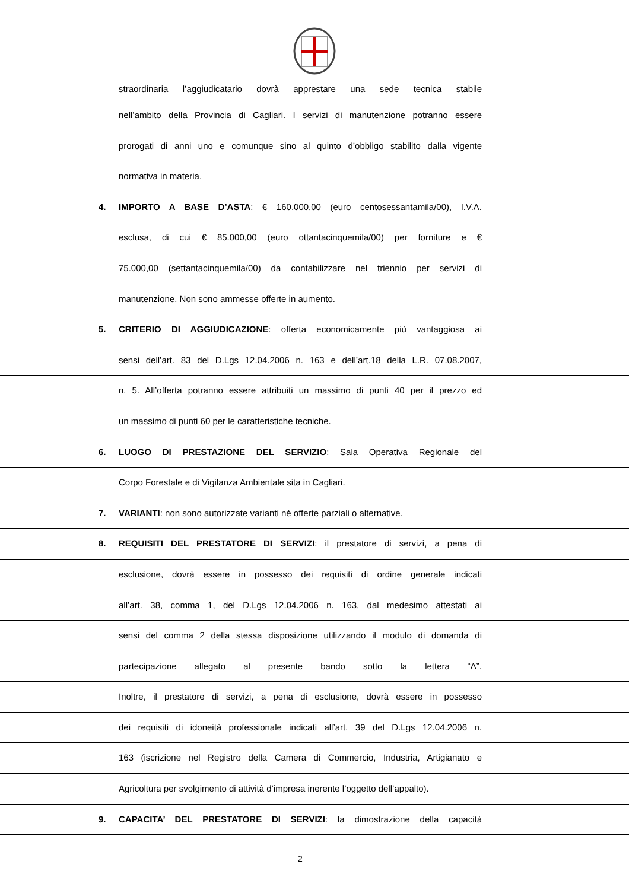straordinaria l’aggiudicatario dovrà apprestare una sede tecnica stabile
nell’ambito della Provincia di Cagliari. I servizi di manutenzione potranno essere
prorogati di anni uno e comunque sino al quinto d’obbligo stabilito dalla vigente
normativa in materia.
4. IMPORTO A BASE D’ASTA: € 160.000,00 (euro centosessantamila/00), I.V.A.
esclusa, di cui € 85.000,00 (euro ottantacinquemila/00) per forniture e €
75.000,00 (settantacinquemila/00) da contabilizzare nel triennio per servizi di
manutenzione. Non sono ammesse offerte in aumento.
5. CRITERIO DI AGGIUDICAZIONE: offerta economicamente più vantaggiosa ai
sensi dell’art. 83 del D.Lgs 12.04.2006 n. 163 e dell’art.18 della L.R. 07.08.2007,
n. 5. All’offerta potranno essere attribuiti un massimo di punti 40 per il prezzo ed
un massimo di punti 60 per le caratteristiche tecniche.
6. LUOGO DI PRESTAZIONE DEL SERVIZIO: Sala Operativa Regionale del
Corpo Forestale e di Vigilanza Ambientale sita in Cagliari.
7. VARIANTI: non sono autorizzate varianti né offerte parziali o alternative.
8. REQUISITI DEL PRESTATORE DI SERVIZI: il prestatore di servizi, a pena di
esclusione, dovrà essere in possesso dei requisiti di ordine generale indicati
all’art. 38, comma 1, del D.Lgs 12.04.2006 n. 163, dal medesimo attestati ai
sensi del comma 2 della stessa disposizione utilizzando il modulo di domanda di
partecipazione allegato al presente bando sotto la lettera “A”.
Inoltre, il prestatore di servizi, a pena di esclusione, dovrà essere in possesso
dei requisiti di idoneità professionale indicati all’art. 39 del D.Lgs 12.04.2006 n.
163 (iscrizione nel Registro della Camera di Commercio, Industria, Artigianato e
Agricoltura per svolgimento di attività d’impresa inerente l’oggetto dell’appalto).
9. CAPACITA’ DEL PRESTATORE DI SERVIZI: la dimostrazione della capacità
2